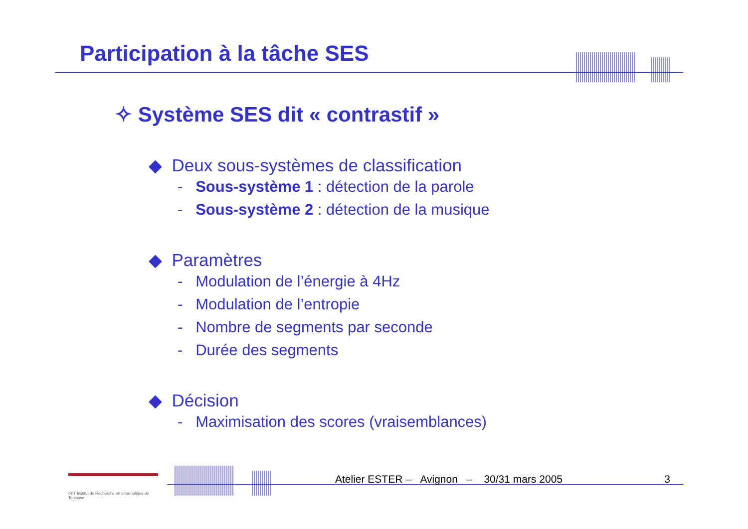Participation à la tâche SES
✧ Système SES dit « contrastif »
◆ Deux sous-systèmes de classification
- Sous-système 1 : détection de la parole
- Sous-système 2 : détection de la musique
◆ Paramètres
- Modulation de l’énergie à 4Hz
- Modulation de l’entropie
- Nombre de segments par seconde
- Durée des segments
◆ Décision
- Maximisation des scores (vraisemblances)
IRIT Institut de Recherche en Informatique de Toulouse
Atelier ESTER – Avignon – 30/31 mars 2005 3